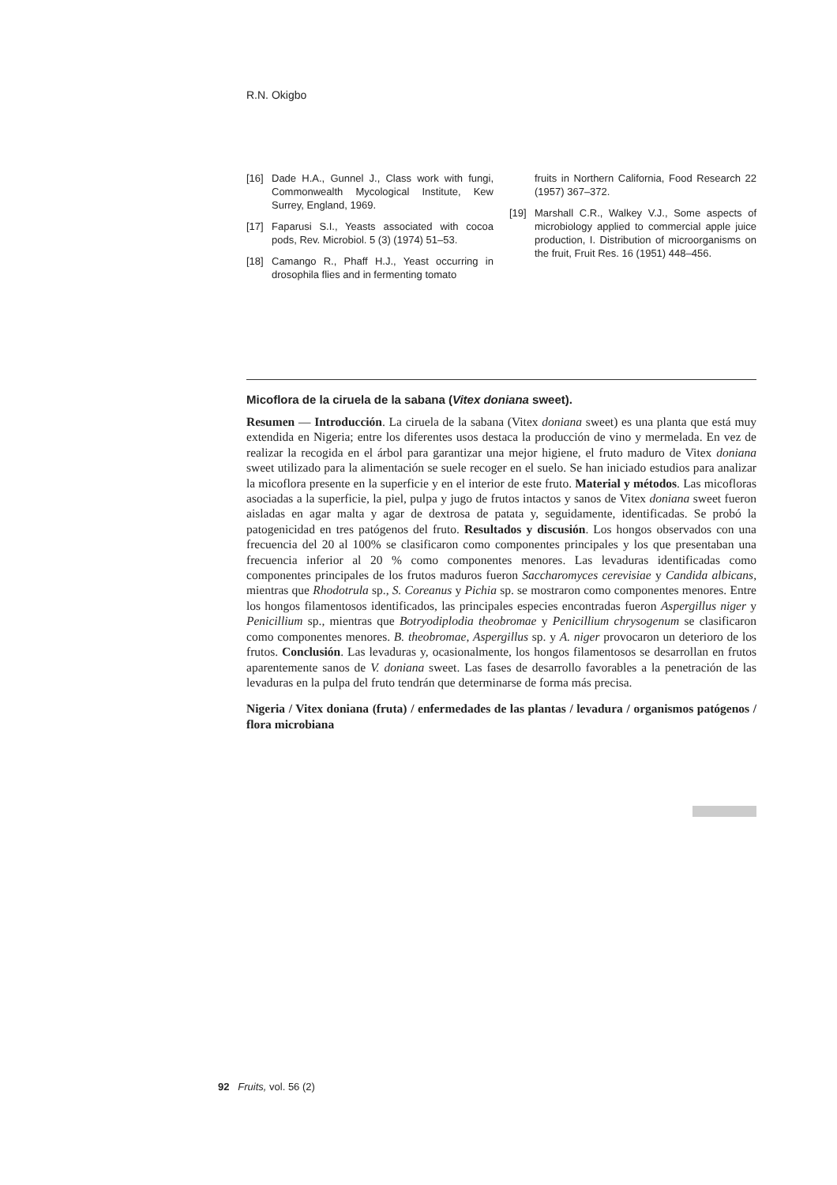R.N. Okigbo
[16] Dade H.A., Gunnel J., Class work with fungi, Commonwealth Mycological Institute, Kew Surrey, England, 1969.
[17] Faparusi S.I., Yeasts associated with cocoa pods, Rev. Microbiol. 5 (3) (1974) 51–53.
[18] Camango R., Phaff H.J., Yeast occurring in drosophila flies and in fermenting tomato
fruits in Northern California, Food Research 22 (1957) 367–372.
[19] Marshall C.R., Walkey V.J., Some aspects of microbiology applied to commercial apple juice production, I. Distribution of microorganisms on the fruit, Fruit Res. 16 (1951) 448–456.
Micoflora de la ciruela de la sabana (Vitex doniana sweet).
Resumen — Introducción. La ciruela de la sabana (Vitex doniana sweet) es una planta que está muy extendida en Nigeria; entre los diferentes usos destaca la producción de vino y mermelada. En vez de realizar la recogida en el árbol para garantizar una mejor higiene, el fruto maduro de Vitex doniana sweet utilizado para la alimentación se suele recoger en el suelo. Se han iniciado estudios para analizar la micoflora presente en la superficie y en el interior de este fruto. Material y métodos. Las micofloras asociadas a la superficie, la piel, pulpa y jugo de frutos intactos y sanos de Vitex doniana sweet fueron aisladas en agar malta y agar de dextrosa de patata y, seguidamente, identificadas. Se probó la patogenicidad en tres patógenos del fruto. Resultados y discusión. Los hongos observados con una frecuencia del 20 al 100% se clasificaron como componentes principales y los que presentaban una frecuencia inferior al 20 % como componentes menores. Las levaduras identificadas como componentes principales de los frutos maduros fueron Saccharomyces cerevisiae y Candida albicans, mientras que Rhodotrula sp., S. Coreanus y Pichia sp. se mostraron como componentes menores. Entre los hongos filamentosos identificados, las principales especies encontradas fueron Aspergillus niger y Penicillium sp., mientras que Botryodiplodia theobromae y Penicillium chrysogenum se clasificaron como componentes menores. B. theobromae, Aspergillus sp. y A. niger provocaron un deterioro de los frutos. Conclusión. Las levaduras y, ocasionalmente, los hongos filamentosos se desarrollan en frutos aparentemente sanos de V. doniana sweet. Las fases de desarrollo favorables a la penetración de las levaduras en la pulpa del fruto tendrán que determinarse de forma más precisa.
Nigeria / Vitex doniana (fruta) / enfermedades de las plantas / levadura / organismos patógenos / flora microbiana
92 Fruits, vol. 56 (2)